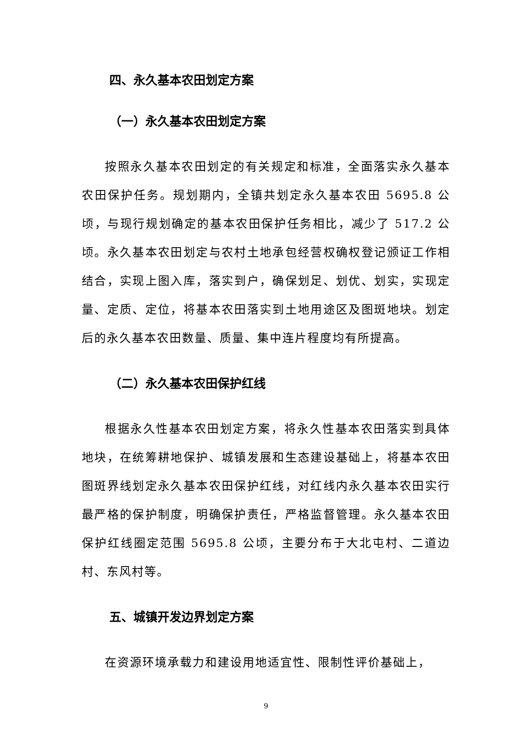四、永久基本农田划定方案
（一）永久基本农田划定方案
按照永久基本农田划定的有关规定和标准，全面落实永久基本农田保护任务。规划期内，全镇共划定永久基本农田 5695.8 公顷，与现行规划确定的基本农田保护任务相比，减少了 517.2 公顷。永久基本农田划定与农村土地承包经营权确权登记颁证工作相结合，实现上图入库，落实到户，确保划足、划优、划实，实现定量、定质、定位，将基本农田落实到土地用途区及图斑地块。划定后的永久基本农田数量、质量、集中连片程度均有所提高。
（二）永久基本农田保护红线
根据永久性基本农田划定方案，将永久性基本农田落实到具体地块，在统筹耕地保护、城镇发展和生态建设基础上，将基本农田图斑界线划定永久基本农田保护红线，对红线内永久基本农田实行最严格的保护制度，明确保护责任，严格监督管理。永久基本农田保护红线圈定范围 5695.8 公顷，主要分布于大北屯村、二道边村、东风村等。
五、城镇开发边界划定方案
在资源环境承载力和建设用地适宜性、限制性评价基础上，
9